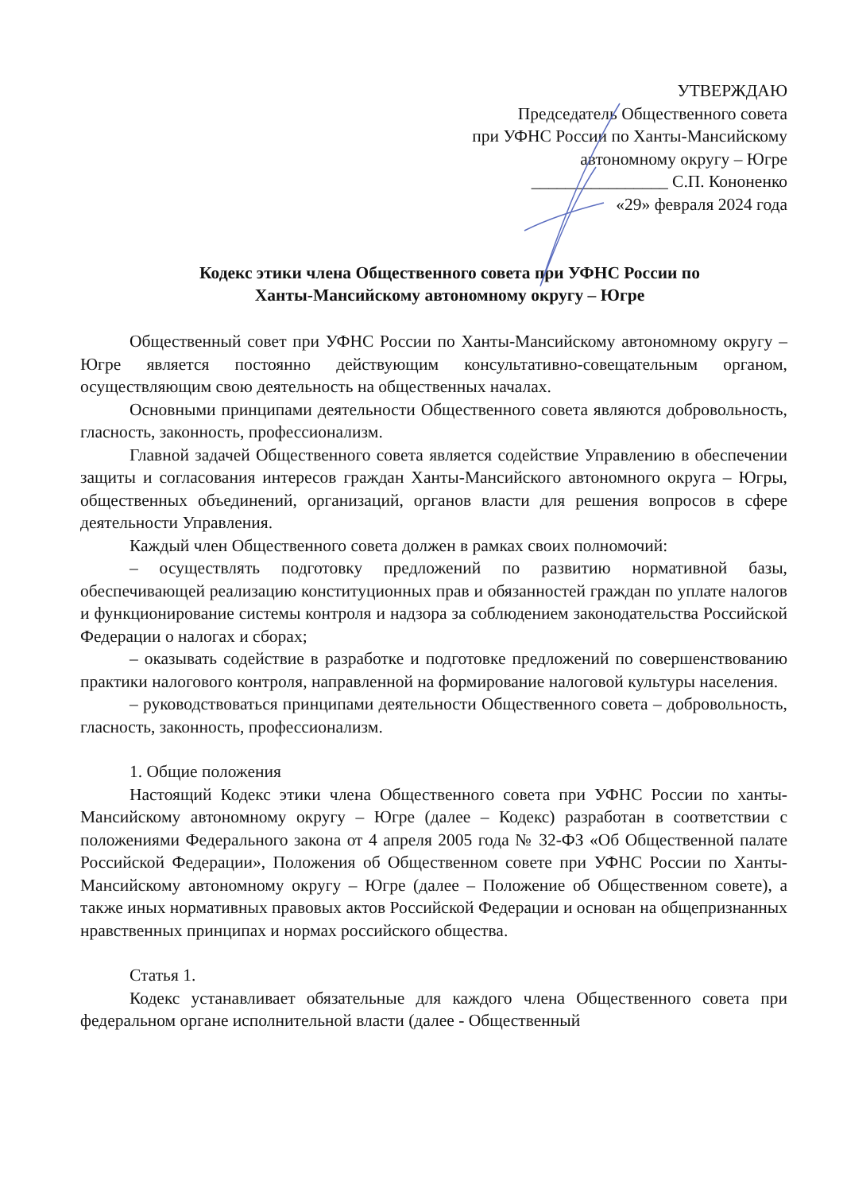УТВЕРЖДАЮ
Председатель Общественного совета
при УФНС России по Ханты-Мансийскому
автономному округу – Югре
________________ С.П. Кононенко
«29» февраля 2024 года
Кодекс этики члена Общественного совета при УФНС России по
Ханты-Мансийскому автономному округу – Югре
Общественный совет при УФНС России по Ханты-Мансийскому автономному округу – Югре является постоянно действующим консультативно-совещательным органом, осуществляющим свою деятельность на общественных началах.
Основными принципами деятельности Общественного совета являются добровольность, гласность, законность, профессионализм.
Главной задачей Общественного совета является содействие Управлению в обеспечении защиты и согласования интересов граждан Ханты-Мансийского автономного округа – Югры, общественных объединений, организаций, органов власти для решения вопросов в сфере деятельности Управления.
Каждый член Общественного совета должен в рамках своих полномочий:
– осуществлять подготовку предложений по развитию нормативной базы, обеспечивающей реализацию конституционных прав и обязанностей граждан по уплате налогов и функционирование системы контроля и надзора за соблюдением законодательства Российской Федерации о налогах и сборах;
– оказывать содействие в разработке и подготовке предложений по совершенствованию практики налогового контроля, направленной на формирование налоговой культуры населения.
– руководствоваться принципами деятельности Общественного совета – добровольность, гласность, законность, профессионализм.
1. Общие положения
Настоящий Кодекс этики члена Общественного совета при УФНС России по ханты-Мансийскому автономному округу – Югре (далее – Кодекс) разработан в соответствии с положениями Федерального закона от 4 апреля 2005 года № 32-ФЗ «Об Общественной палате Российской Федерации», Положения об Общественном совете при УФНС России по Ханты-Мансийскому автономному округу – Югре (далее – Положение об Общественном совете), а также иных нормативных правовых актов Российской Федерации и основан на общепризнанных нравственных принципах и нормах российского общества.
Статья 1.
Кодекс устанавливает обязательные для каждого члена Общественного совета при федеральном органе исполнительной власти (далее - Общественный